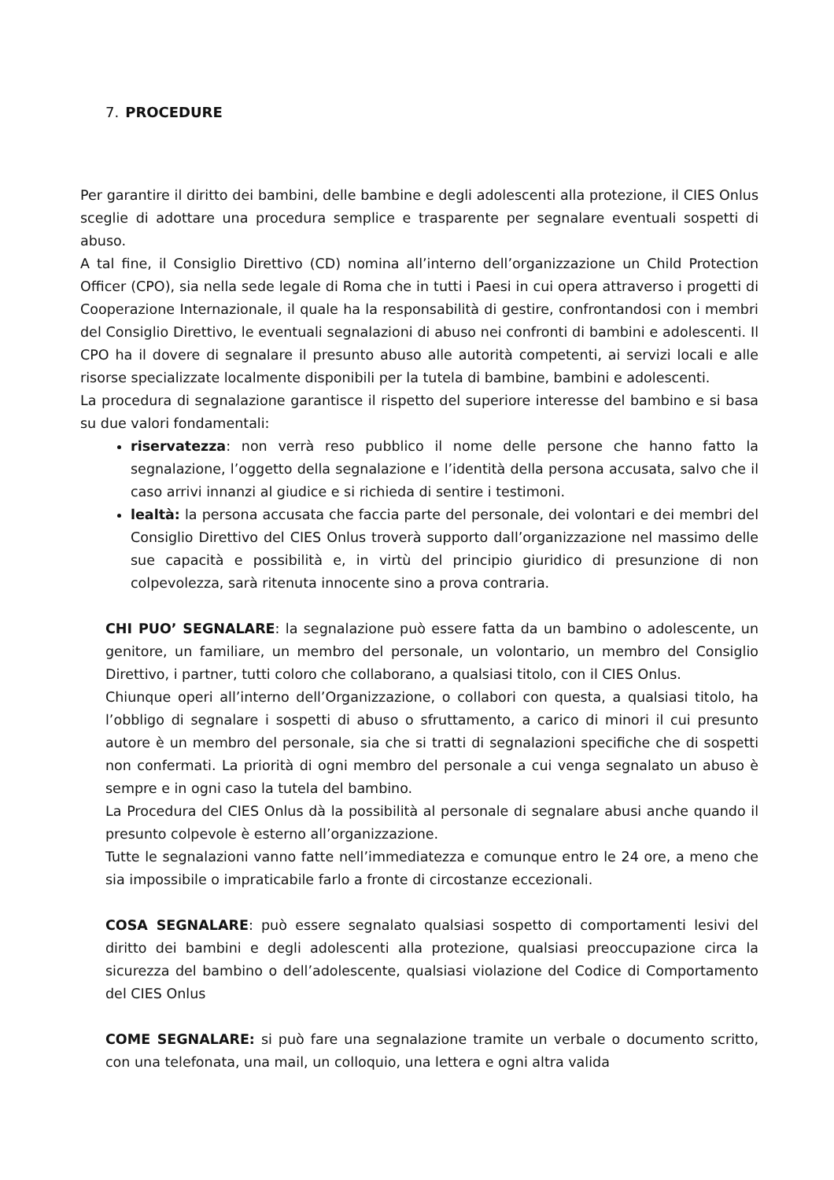7. PROCEDURE
Per garantire il diritto dei bambini, delle bambine e degli adolescenti alla protezione, il CIES Onlus sceglie di adottare una procedura semplice e trasparente per segnalare eventuali sospetti di abuso.
A tal fine, il Consiglio Direttivo (CD) nomina all’interno dell’organizzazione un Child Protection Officer (CPO), sia nella sede legale di Roma che in tutti i Paesi in cui opera attraverso i progetti di Cooperazione Internazionale, il quale ha la responsabilità di gestire, confrontandosi con i membri del Consiglio Direttivo, le eventuali segnalazioni di abuso nei confronti di bambini e adolescenti. Il CPO ha il dovere di segnalare il presunto abuso alle autorità competenti, ai servizi locali e alle risorse specializzate localmente disponibili per la tutela di bambine, bambini e adolescenti.
La procedura di segnalazione garantisce il rispetto del superiore interesse del bambino e si basa su due valori fondamentali:
riservatezza: non verrà reso pubblico il nome delle persone che hanno fatto la segnalazione, l’oggetto della segnalazione e l’identità della persona accusata, salvo che il caso arrivi innanzi al giudice e si richieda di sentire i testimoni.
lealtà: la persona accusata che faccia parte del personale, dei volontari e dei membri del Consiglio Direttivo del CIES Onlus troverà supporto dall’organizzazione nel massimo delle sue capacità e possibilità e, in virtù del principio giuridico di presunzione di non colpevolezza, sarà ritenuta innocente sino a prova contraria.
CHI PUO’ SEGNALARE: la segnalazione può essere fatta da un bambino o adolescente, un genitore, un familiare, un membro del personale, un volontario, un membro del Consiglio Direttivo, i partner, tutti coloro che collaborano, a qualsiasi titolo, con il CIES Onlus.
Chiunque operi all’interno dell’Organizzazione, o collabori con questa, a qualsiasi titolo, ha l’obbligo di segnalare i sospetti di abuso o sfruttamento, a carico di minori il cui presunto autore è un membro del personale, sia che si tratti di segnalazioni specifiche che di sospetti non confermati. La priorità di ogni membro del personale a cui venga segnalato un abuso è sempre e in ogni caso la tutela del bambino.
La Procedura del CIES Onlus dà la possibilità al personale di segnalare abusi anche quando il presunto colpevole è esterno all’organizzazione.
Tutte le segnalazioni vanno fatte nell’immediatezza e comunque entro le 24 ore, a meno che sia impossibile o impraticabile farlo a fronte di circostanze eccezionali.
COSA SEGNALARE: può essere segnalato qualsiasi sospetto di comportamenti lesivi del diritto dei bambini e degli adolescenti alla protezione, qualsiasi preoccupazione circa la sicurezza del bambino o dell’adolescente, qualsiasi violazione del Codice di Comportamento del CIES Onlus
COME SEGNALARE: si può fare una segnalazione tramite un verbale o documento scritto, con una telefonata, una mail, un colloquio, una lettera e ogni altra valida